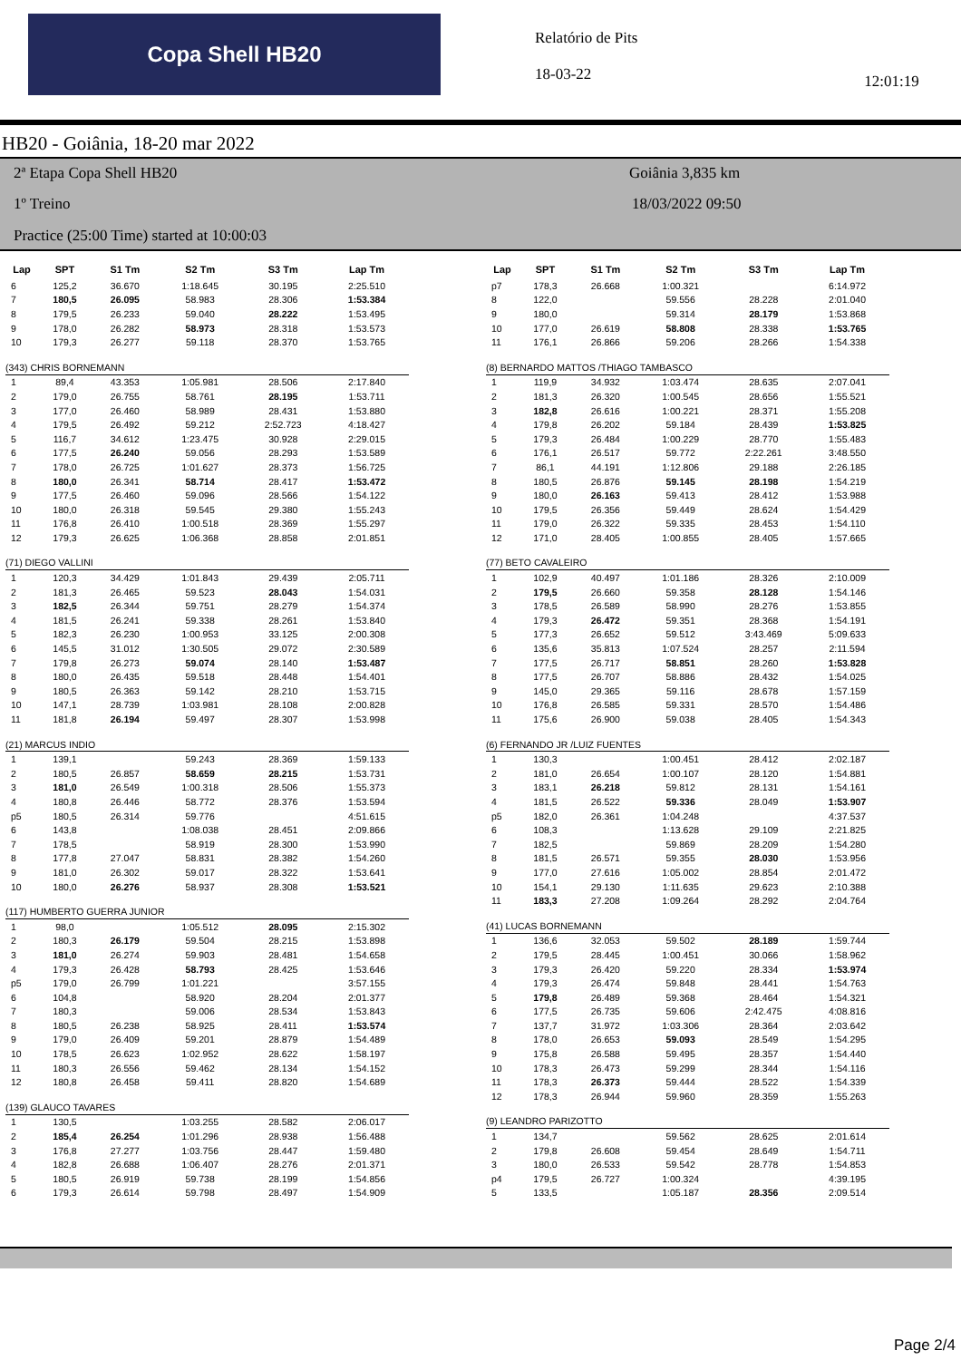Copa Shell HB20
Relatório de Pits
18-03-22
12:01:19
HB20 - Goiânia, 18-20 mar 2022
2ª Etapa Copa Shell HB20
1º Treino
Practice (25:00 Time) started at 10:00:03
Goiânia 3,835 km
18/03/2022 09:50
| Lap | SPT | S1 Tm | S2 Tm | S3 Tm | Lap Tm |
| --- | --- | --- | --- | --- | --- |
| 6 | 125,2 | 36.670 | 1:18.645 | 30.195 | 2:25.510 |
| 7 | 180,5 | 26.095 | 58.983 | 28.306 | 1:53.384 |
| 8 | 179,5 | 26.233 | 59.040 | 28.222 | 1:53.495 |
| 9 | 178,0 | 26.282 | 58.973 | 28.318 | 1:53.573 |
| 10 | 179,3 | 26.277 | 59.118 | 28.370 | 1:53.765 |
| (343) CHRIS BORNEMANN | | | | | |
| 1 | 89,4 | 43.353 | 1:05.981 | 28.506 | 2:17.840 |
| 2 | 179,0 | 26.755 | 58.761 | 28.195 | 1:53.711 |
| 3 | 177,0 | 26.460 | 58.989 | 28.431 | 1:53.880 |
| 4 | 179,5 | 26.492 | 59.212 | 2:52.723 | 4:18.427 |
| 5 | 116,7 | 34.612 | 1:23.475 | 30.928 | 2:29.015 |
| 6 | 177,5 | 26.240 | 59.056 | 28.293 | 1:53.589 |
| 7 | 178,0 | 26.725 | 1:01.627 | 28.373 | 1:56.725 |
| 8 | 180,0 | 26.341 | 58.714 | 28.417 | 1:53.472 |
| 9 | 177,5 | 26.460 | 59.096 | 28.566 | 1:54.122 |
| 10 | 180,0 | 26.318 | 59.545 | 29.380 | 1:55.243 |
| 11 | 176,8 | 26.410 | 1:00.518 | 28.369 | 1:55.297 |
| 12 | 179,3 | 26.625 | 1:06.368 | 28.858 | 2:01.851 |
| (71) DIEGO VALLINI | | | | | |
| 1 | 120,3 | 34.429 | 1:01.843 | 29.439 | 2:05.711 |
| 2 | 181,3 | 26.465 | 59.523 | 28.043 | 1:54.031 |
| 3 | 182,5 | 26.344 | 59.751 | 28.279 | 1:54.374 |
| 4 | 181,5 | 26.241 | 59.338 | 28.261 | 1:53.840 |
| 5 | 182,3 | 26.230 | 1:00.953 | 33.125 | 2:00.308 |
| 6 | 145,5 | 31.012 | 1:30.505 | 29.072 | 2:30.589 |
| 7 | 179,8 | 26.273 | 59.074 | 28.140 | 1:53.487 |
| 8 | 180,0 | 26.435 | 59.518 | 28.448 | 1:54.401 |
| 9 | 180,5 | 26.363 | 59.142 | 28.210 | 1:53.715 |
| 10 | 147,1 | 28.739 | 1:03.981 | 28.108 | 2:00.828 |
| 11 | 181,8 | 26.194 | 59.497 | 28.307 | 1:53.998 |
| (21) MARCUS INDIO | | | | | |
| 1 | 139,1 | | 59.243 | 28.369 | 1:59.133 |
| 2 | 180,5 | 26.857 | 58.659 | 28.215 | 1:53.731 |
| 3 | 181,0 | 26.549 | 1:00.318 | 28.506 | 1:55.373 |
| 4 | 180,8 | 26.446 | 58.772 | 28.376 | 1:53.594 |
| p5 | 180,5 | 26.314 | 59.776 | | 4:51.615 |
| 6 | 143,8 | | 1:08.038 | 28.451 | 2:09.866 |
| 7 | 178,5 | | 58.919 | 28.300 | 1:53.990 |
| 8 | 177,8 | 27.047 | 58.831 | 28.382 | 1:54.260 |
| 9 | 181,0 | 26.302 | 59.017 | 28.322 | 1:53.641 |
| 10 | 180,0 | 26.276 | 58.937 | 28.308 | 1:53.521 |
| (117) HUMBERTO GUERRA JUNIOR | | | | | |
| 1 | 98,0 | | 1:05.512 | 28.095 | 2:15.302 |
| 2 | 180,3 | 26.179 | 59.504 | 28.215 | 1:53.898 |
| 3 | 181,0 | 26.274 | 59.903 | 28.481 | 1:54.658 |
| 4 | 179,3 | 26.428 | 58.793 | 28.425 | 1:53.646 |
| p5 | 179,0 | 26.799 | 1:01.221 | | 3:57.155 |
| 6 | 104,8 | | 58.920 | 28.204 | 2:01.377 |
| 7 | 180,3 | | 59.006 | 28.534 | 1:53.843 |
| 8 | 180,5 | 26.238 | 58.925 | 28.411 | 1:53.574 |
| 9 | 179,0 | 26.409 | 59.201 | 28.879 | 1:54.489 |
| 10 | 178,5 | 26.623 | 1:02.952 | 28.622 | 1:58.197 |
| 11 | 180,3 | 26.556 | 59.462 | 28.134 | 1:54.152 |
| 12 | 180,8 | 26.458 | 59.411 | 28.820 | 1:54.689 |
| (139) GLAUCO TAVARES | | | | | |
| 1 | 130,5 | | 1:03.255 | 28.582 | 2:06.017 |
| 2 | 185,4 | 26.254 | 1:01.296 | 28.938 | 1:56.488 |
| 3 | 176,8 | 27.277 | 1:03.756 | 28.447 | 1:59.480 |
| 4 | 182,8 | 26.688 | 1:06.407 | 28.276 | 2:01.371 |
| 5 | 180,5 | 26.919 | 59.738 | 28.199 | 1:54.856 |
| 6 | 179,3 | 26.614 | 59.798 | 28.497 | 1:54.909 |
| Lap | SPT | S1 Tm | S2 Tm | S3 Tm | Lap Tm |
| --- | --- | --- | --- | --- | --- |
| p7 | 178,3 | 26.668 | 1:00.321 | | 6:14.972 |
| 8 | 122,0 | | 59.556 | 28.228 | 2:01.040 |
| 9 | 180,0 | | 59.314 | 28.179 | 1:53.868 |
| 10 | 177,0 | 26.619 | 58.808 | 28.338 | 1:53.765 |
| 11 | 176,1 | 26.866 | 59.206 | 28.266 | 1:54.338 |
| (8) BERNARDO MATTOS /THIAGO TAMBASCO | | | | | |
| 1 | 119,9 | 34.932 | 1:03.474 | 28.635 | 2:07.041 |
| 2 | 181,3 | 26.320 | 1:00.545 | 28.656 | 1:55.521 |
| 3 | 182,8 | 26.616 | 1:00.221 | 28.371 | 1:55.208 |
| 4 | 179,8 | 26.202 | 59.184 | 28.439 | 1:53.825 |
| 5 | 179,3 | 26.484 | 1:00.229 | 28.770 | 1:55.483 |
| 6 | 176,1 | 26.517 | 59.772 | 2:22.261 | 3:48.550 |
| 7 | 86,1 | 44.191 | 1:12.806 | 29.188 | 2:26.185 |
| 8 | 180,5 | 26.876 | 59.145 | 28.198 | 1:54.219 |
| 9 | 180,0 | 26.163 | 59.413 | 28.412 | 1:53.988 |
| 10 | 179,5 | 26.356 | 59.449 | 28.624 | 1:54.429 |
| 11 | 179,0 | 26.322 | 59.335 | 28.453 | 1:54.110 |
| 12 | 171,0 | 28.405 | 1:00.855 | 28.405 | 1:57.665 |
| (77) BETO CAVALEIRO | | | | | |
| 1 | 102,9 | 40.497 | 1:01.186 | 28.326 | 2:10.009 |
| 2 | 179,5 | 26.660 | 59.358 | 28.128 | 1:54.146 |
| 3 | 178,5 | 26.589 | 58.990 | 28.276 | 1:53.855 |
| 4 | 179,3 | 26.472 | 59.351 | 28.368 | 1:54.191 |
| 5 | 177,3 | 26.652 | 59.512 | 3:43.469 | 5:09.633 |
| 6 | 135,6 | 35.813 | 1:07.524 | 28.257 | 2:11.594 |
| 7 | 177,5 | 26.717 | 58.851 | 28.260 | 1:53.828 |
| 8 | 177,5 | 26.707 | 58.886 | 28.432 | 1:54.025 |
| 9 | 145,0 | 29.365 | 59.116 | 28.678 | 1:57.159 |
| 10 | 176,8 | 26.585 | 59.331 | 28.570 | 1:54.486 |
| 11 | 175,6 | 26.900 | 59.038 | 28.405 | 1:54.343 |
| (6) FERNANDO JR /LUIZ FUENTES | | | | | |
| 1 | 130,3 | | 1:00.451 | 28.412 | 2:02.187 |
| 2 | 181,0 | 26.654 | 1:00.107 | 28.120 | 1:54.881 |
| 3 | 183,1 | 26.218 | 59.812 | 28.131 | 1:54.161 |
| 4 | 181,5 | 26.522 | 59.336 | 28.049 | 1:53.907 |
| p5 | 182,0 | 26.361 | 1:04.248 | | 4:37.537 |
| 6 | 108,3 | | 1:13.628 | 29.109 | 2:21.825 |
| 7 | 182,5 | | 59.869 | 28.209 | 1:54.280 |
| 8 | 181,5 | 26.571 | 59.355 | 28.030 | 1:53.956 |
| 9 | 177,0 | 27.616 | 1:05.002 | 28.854 | 2:01.472 |
| 10 | 154,1 | 29.130 | 1:11.635 | 29.623 | 2:10.388 |
| 11 | 183,3 | 27.208 | 1:09.264 | 28.292 | 2:04.764 |
| (41) LUCAS BORNEMANN | | | | | |
| 1 | 136,6 | 32.053 | 59.502 | 28.189 | 1:59.744 |
| 2 | 179,5 | 28.445 | 1:00.451 | 30.066 | 1:58.962 |
| 3 | 179,3 | 26.420 | 59.220 | 28.334 | 1:53.974 |
| 4 | 179,3 | 26.474 | 59.848 | 28.441 | 1:54.763 |
| 5 | 179,8 | 26.489 | 59.368 | 28.464 | 1:54.321 |
| 6 | 177,5 | 26.735 | 59.606 | 2:42.475 | 4:08.816 |
| 7 | 137,7 | 31.972 | 1:03.306 | 28.364 | 2:03.642 |
| 8 | 178,0 | 26.653 | 59.093 | 28.549 | 1:54.295 |
| 9 | 175,8 | 26.588 | 59.495 | 28.357 | 1:54.440 |
| 10 | 178,3 | 26.473 | 59.299 | 28.344 | 1:54.116 |
| 11 | 178,3 | 26.373 | 59.444 | 28.522 | 1:54.339 |
| 12 | 178,3 | 26.944 | 59.960 | 28.359 | 1:55.263 |
| (9) LEANDRO PARIZOTTO | | | | | |
| 1 | 134,7 | | 59.562 | 28.625 | 2:01.614 |
| 2 | 179,8 | 26.608 | 59.454 | 28.649 | 1:54.711 |
| 3 | 180,0 | 26.533 | 59.542 | 28.778 | 1:54.853 |
| p4 | 179,5 | 26.727 | 1:00.324 | | 4:39.195 |
| 5 | 133,5 | | 1:05.187 | 28.356 | 2:09.514 |
Page 2/4